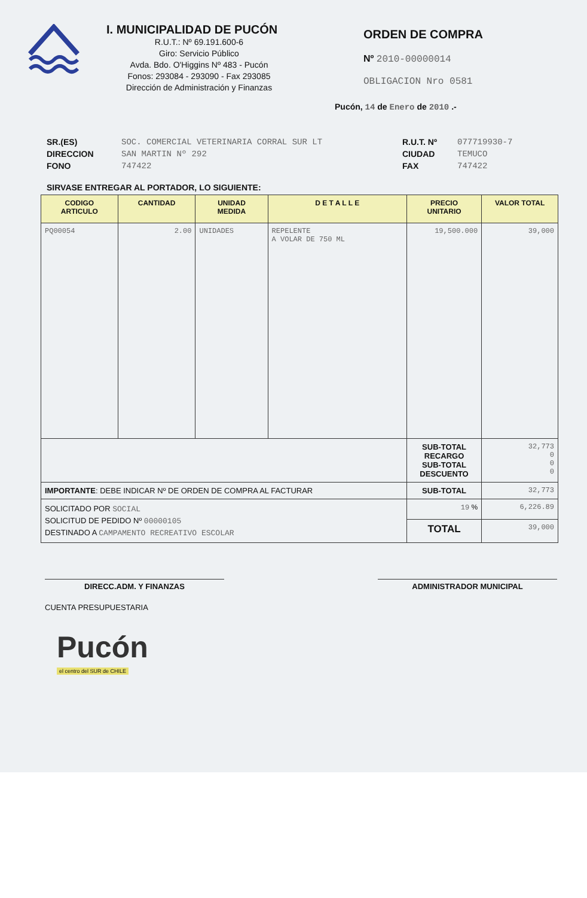I. MUNICIPALIDAD DE PUCÓN
R.U.T.: Nº 69.191.600-6
Giro: Servicio Público
Avda. Bdo. O'Higgins Nº 483 - Pucón
Fonos: 293084 - 293090 - Fax 293085
Dirección de Administración y Finanzas
ORDEN DE COMPRA
Nº 2010-00000014
OBLIGACION Nro 0581
Pucón, 14 de Enero de 2010 .-
SR.(ES)
DIRECCION
FONO
SOC. COMERCIAL VETERINARIA CORRAL SUR LT
SAN MARTIN Nº 292
747422
R.U.T. Nº
CIUDAD
FAX
077719930-7
TEMUCO
747422
SIRVASE ENTREGAR AL PORTADOR, LO SIGUIENTE:
| CODIGO ARTICULO | CANTIDAD | UNIDAD MEDIDA | D E T A L L E | PRECIO UNITARIO | VALOR TOTAL |
| --- | --- | --- | --- | --- | --- |
| PQ00054 | 2.00 | UNIDADES | REPELENTE A VOLAR DE 750 ML | 19,500.000 | 39,000 |
| | | | | SUB-TOTAL RECARGO SUB-TOTAL DESCUENTO | 32,773 0 0 0 |
| IMPORTANTE : DEBE INDICAR Nº DE ORDEN DE COMPRA AL FACTURAR | | | | SUB-TOTAL | 32,773 |
| SOLICITADO POR SOCIAL SOLICITUD DE PEDIDO Nº 00000105 DESTINADO A CAMPAMENTO RECREATIVO ESCOLAR | | | | 19 % | 6,226.89 |
| | | | | TOTAL | 39,000 |
DIRECC.ADM. Y FINANZAS ADMINISTRADOR MUNICIPAL
CUENTA PRESUPUESTARIA
Pucón
el centro del SUR de CHILE